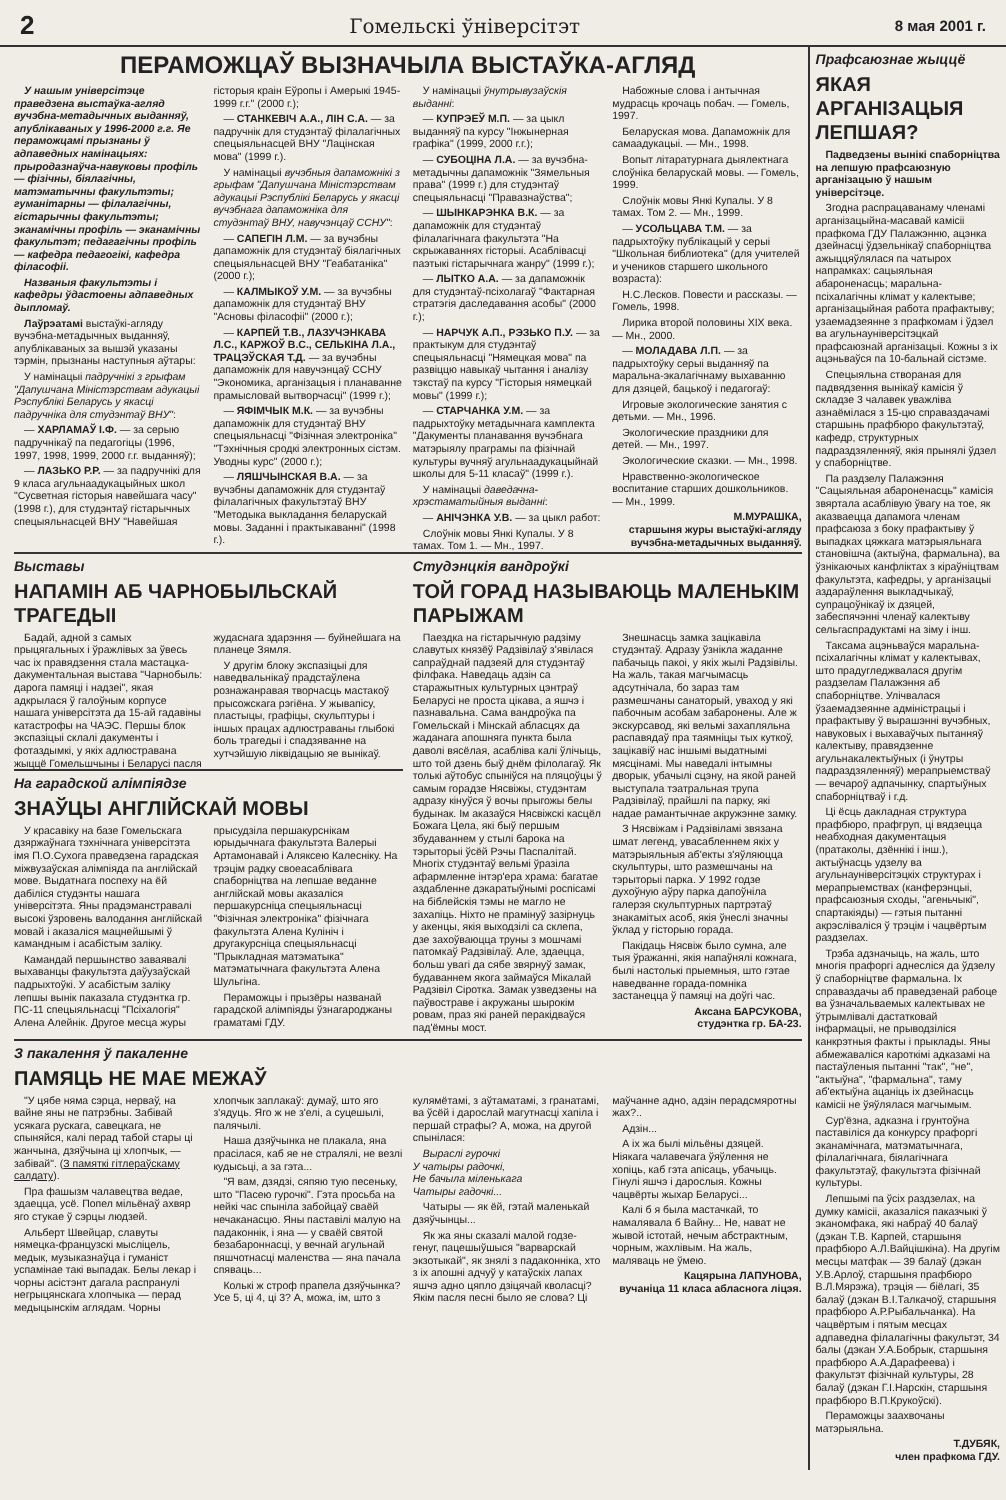2 Гомельскі ўніверсітэт 8 мая 2001 г.
ПЕРАМОЖЦАЎ ВЫЗНАЧЫЛА ВЫСТАЎКА-АГЛЯД
У нашым універсітэце праведзена выстаўка-агляд вучэбна-метадычных выданняў, апублікаваных у 1996-2000 г.г. Яе пераможцамі прызнаны ў адпаведных намінацыях: прыродазнаўча-навуковы профіль — фізічны, біялагічны, матэматычны факультэты; гуманітарны — філалагічны, гістарычны факультэты; эканамічны профіль — эканамічны факультэт; педагагічны профіль — кафедра педагогікі, кафедра філасофіі.
Названыя факультэты і кафедры ўдастоены адпаведных дыпломаў.
Лаўрэатамі выстаўкі-агляду вучэбна-метадычных выданняў, апублікаваных за вышэй указаны тэрмін, прызнаны наступныя аўтары:
У намінацыі падручнікі з грыфам "Дапушчана Міністэрствам адукацыі Рэспублікі Беларусь у якасці падручніка для студэнтаў ВНУ":
— ХАРЛАМАЎ І.Ф. — за серыю падручнікаў па педагогіцы (1996, 1997, 1998, 1999, 2000 г.г. выданняў);
— ЛАЗЬКО Р.Р. — за падручнікі для 9 класа агульнаадукацыйных школ "Сусветная гісторыя навейшага часу" (1998 г.), для студэнтаў гістарычных спецыяльнасцей ВНУ "Навейшая гісторыя краін Еўропы і Амерыкі 1945-1999 г.г." (2000 г.);
— СТАНКЕВІЧ А.А., ЛІН С.А. — за падручнік для студэнтаў філалагічных спецыяльнасцей ВНУ "Лацінская мова" (1999 г.).
У намінацыі вучэбныя дапаможнікі з грыфам "Дапушчана Міністэрствам адукацыі Рэспублікі Беларусь у якасці вучэбнага дапаможніка для студэнтаў ВНУ, навучэнцаў ССНУ":
— САПЕГІН Л.М. — за вучэбны дапаможнік для студэнтаў біялагічных спецыяльнасцей ВНУ "Геабатаніка" (2000 г.);
— КАЛМЫКОЎ У.М. — за вучэбны дапаможнік для студэнтаў ВНУ "Асновы філасофіі" (2000 г.);
— КАРПЕЙ Т.В., ЛАЗУЧЭНКАВА Л.С., КАРЖОЎ В.С., СЕЛЬКІНА Л.А., ТРАЦЭЎСКАЯ Т.Д. — за вучэбны дапаможнік для навучэнцаў ССНУ "Экономика, арганізацыя і планаванне прамысловай вытворчасці" (1999 г.);
— ЯФІМЧЫК М.К. — за вучэбны дапаможнік для студэнтаў ВНУ спецыяльнасці "Фізічная электроніка" "Тэхнічныя сродкі электронных сістэм. Уводны курс" (2000 г.);
— ЛЯШЧЫНСКАЯ В.А. — за вучэбны дапаможнік для студэнтаў філалагічных факультэтаў ВНУ "Методыка выкладання беларускай мовы. Заданні і практыкаванні" (1998 г.).
У намінацыі ўнутрывузаўскія выданні:
— КУПРЭЕЎ М.П. — за цыкл выданняў па курсу "Інжынерная графіка" (1999, 2000 г.г.);
— СУБОЦІНА Л.А. — за вучэбна-метадычны дапаможнік "Зямельныя правa" (1999 г.) для студэнтаў спецыяльнасці "Правазнаўства";
— ШЫНКАРЭНКА В.К. — за дапаможнік для студэнтаў філалагічнага факультэта "На скрыжаваннях гісторыі. Асаблівасці паэтыкі гістарычнага жанру" (1999 г.);
— ЛЫТКО А.А. — за дапаможнік для студэнтаў-псіхолагаў "Фактарная стратэгія даследавання асобы" (2000 г.);
— НАРЧУК А.П., РЭЗЬКО П.У. — за практыкум для студэнтаў спецыяльнасці "Нямецкая мова" па развіццю навыкаў чытання і аналізу тэкстаў па курсу "Гісторыя нямецкай мовы" (1999 г.);
— СТАРЧАНКА У.М. — за падрыхтоўку метадычнага камплекта "Дакументы планавання вучэбнага матэрыялу праграмы па фізічнай культуры вучняў агульнаадукацыйнай школы для 5-11 класаў" (1999 г.).
У намінацыі даведачна-хрэстаматыйныя выданні:
— АНІЧЭНКА У.В. — за цыкл работ:
Слоўнік мовы Янкі Купалы. У 8 тамах. Том 1. — Мн., 1997.
Набожные слова і антычная мудрасць крочаць побач. — Гомель, 1997.
Беларуская мова. Дапаможнік для самаадукацыі. — Мн., 1998.
Вопыт літаратурнага дыялектнага слоўніка беларускай мовы. — Гомель, 1999.
Слоўнік мовы Янкі Купалы. У 8 тамах. Том 2. — Мн., 1999.
— УСОЛЬЦАВА Т.М. — за падрыхтоўку публікацый у серыі "Школьная библиотека" (для учителей и учеников старшего школьного возраста):
Н.С.Лесков. Повести и рассказы. — Гомель, 1998.
Лирика второй половины XIX века. — Мн., 2000.
— МОЛАДАВА Л.П. — за падрыхтоўку серыі выданняў па маральна-экалагічнаму выхаванню для дзяцей, бацькоў і педагогаў:
Игровые экологические занятия с детьми. — Мн., 1996.
Экологические праздники для детей. — Мн., 1997.
Экологические сказки. — Мн., 1998.
Нравственно-экологическое воспитание старших дошкольников. — Мн., 1999.
М.МУРАШКА,
старшыня журы выстаўкі-агляду вучэбна-метадычных выданняў.
Выставы
НАПАМІН АБ ЧАРНОБЫЛЬСКАЙ ТРАГЕДЫІ
Бадай, адной з самых прыцягальных і ўражлівых за ўвесь час іх правядзення стала мастацка-дакументальная выстава "Чарнобыль: дарога памяці і надзеі", якая адкрылася ў галоўным корпусе нашага універсітэта да 15-ай гадавіны катастрофы на ЧАЭС. Першы блок экспазіцыі склалі дакументы і фотаздымкі, у якіх адлюстравана жыццё Гомельшчыны і Беларусі пасля жудаснага здарэння — буйнейшага на планеце Зямля.
У другім блоку экспазіцыі для наведвальнікаў прадстаўлена рознажанравая творчасць мастакоў прысожскага рэгіёна. У жывапісу, пластыцы, графіцы, скульптуры і іншых працах адлюстраваны глыбокі боль трагедыі і спадзяванне на хутчэйшую ліквідацыю яе вынікаў.
На гарадской алімпіядзе
ЗНАЎЦЫ АНГЛІЙСКАЙ МОВЫ
У красавіку на базе Гомельскага дзяржаўнага тэхнічнага універсітэта імя П.О.Сухога праведзена гарадская міжвузаўская алімпіяда па англійскай мове. Выдатнага поспеху на ёй дабіліся студэнты нашага універсітэта. Яны прадэманстравалі высокі ўзровень валодання англійскай мовай і аказаліся мацнейшымі ў камандным і асабістым заліку.
Камандай першынство заваявалі выхаванцы факультэта даўузаўскай падрыхтоўкі. У асабістым заліку лепшы вынік паказала студэнтка гр. ПС-11 спецыяльнасці "Псіхалогія" Алена Алейнік. Другое месца журы прысудзіла першакурснікам юрыдычнага факультэта Валерыі Артамонавай і Аляксею Калесніку. На трэцім радку своеасаблівага спаборніцтва на лепшае веданне англійскай мовы аказаліся першакурсніца спецыяльнасці "Фізічная электроніка" фізічнага факультэта Алена Кулініч і другакурсніца спецыяльнасці "Прыкладная матэматыка" матэматычнага факультэта Алена Шульгіна.
Пераможцы і прызёры названай гарадской алімпіяды ўзнагароджаны граматамі ГДУ.
Студэнцкія вандроўкі
ТОЙ ГОРАД НАЗЫВАЮЦЬ МАЛЕНЬКІМ ПАРЫЖАМ
Паездка на гістарычную радзіму славутых князёў Радзівілаў з'явілася сапраўднай падзеяй для студэнтаў філфака. Наведаць адзін са старажытных культурных цэнтраў Беларусі не проста цікава, а яшчэ і пазнавальна. Сама вандроўка па Гомельскай і Мінскай абласцях да жаданага апошняга пункта была даволі вясёлая, асабліва калі ўлічыць, што той дзень быў днём філолагаў. Як толькі аўтобус спыніўся на пляцоўцы ў самым горадзе Нясвіжы, студэнтам адразу кінуўся ў вочы прыгожы белы будынак. Ім аказаўся Нясвіжскі касцёл Божага Цела, які быў першым збудаваннем у стылі барока на тэрыторыі ўсёй Рэчы Паспалітай. Многіх студэнтаў вельмі ўразіла афармленне інтэр'ера храма: багатае аздабленне дэкаратыўнымі роспісамі на біблейскія тэмы не магло не захапіць. Ніхто не прамінуў зазірнуць у акенцы, якія выходзілі са склепа, дзе захоўваюцца труны з мошчамі патомкаў Радзівілаў. Але, здаецца, больш увагі да сябе звярнуў замак, будаваннем якога займаўся Мікалай Радзівіл Сіротка. Замак узведзены на паўвостраве і акружаны шырокім ровам, праз які раней перакідваўся пад'ёмны мост.
Знешнасць замка зацікавіла студэнтаў. Адразу ўзнікла жаданне пабачыць пакоі, у якіх жылі Радзівілы. На жаль, такая магчымасць адсутнічала, бо зараз там размешчаны санаторый, уваход у які пабочным асобам забаронены. Але ж экскурсавод, які вельмі захапляльна распавядаў пра таямніцы тых куткоў, зацікавіў нас іншымі выдатнымі мясцінамі. Мы наведалі інтымны дворык, убачылі сцэну, на якой раней выступала тэатральная трупа Радзівілаў, прайшлі па парку, які надае рамантычнае акружэнне замку.
З Нясвіжам і Радзівіламі звязана шмат легенд, увасабленнем якіх у матэрыяльныя аб'екты з'яўляюцца скульптуры, што размешчаны на тэрыторыі парка. У 1992 годзе духоўную аўру парка дапоўніла галерэя скульптурных партрэтаў знакамітых асоб, якія ўнеслі значны ўклад у гісторыю горада.
Пакідаць Нясвіж было сумна, але тыя ўражанні, якія напаўнялі кожнага, былі настолькі прыемныя, што гэтае наведванне горада-помніка застанецца ў памяці на доўгі час.
Аксана БАРСУКОВА,
студэнтка гр. БА-23.
З пакалення ў пакаленне
ПАМЯЦЬ НЕ МАЕ МЕЖАЎ
"У цябе няма сэрца, нерваў, на вайне яны не патрэбны. Забівай усякага рускага, савецкага, не спыняйся, калі перад табой стары ці жанчына, дзяўчына ці хлопчык, — забівай". (З памяткі гітлераўскаму салдату).
Пра фашызм чалавецтва ведае, здаецца, усё. Попел мільёнаў ахвяр яго стукае ў сэрцы людзей.
Альберт Швейцар, славуты нямецка-французскі мысліцель, медык, музыказнаўца і гуманіст успамінае такі выпадак. Белы лекар і чорны асістэнт дагала распранулі негрыцянскага хлопчыка — перад медыцынскім аглядам. Чорны хлопчык заплакаў: думаў, што яго з'ядуць. Яго ж не з'елі, а суцешылі, палячылі.
Наша дзяўчынка не плакала, яна прасілася, каб яе не стралялі, не везлі кудысьці, а за гэта...
"Я вам, дзядзі, сяпяю тую песеньку, што "Пасею гурочкі". Гэта просьба на нейкі час спыніла забойцаў сваёй нечаканасцю. Яны паставілі малую на падаконнік, і яна — у сваёй святой безабароннасці, у вечнай агульнай пяшчотнасці маленства — яна пачала спяваць...
Колькі ж строф прапела дзяўчынка? Усе 5, ці 4, ці 3? А, можа, ім, што з кулямётамі, з аўтаматамі, з гранатамі, ва ўсёй і дарослай магутнасці хапіла і першай страфы? А, можа, на другой спынілася:
Выраслі гурочкі
У чатыры радочкі,
Не бачыла міленькага
Чатыры гадочкі...
Чатыры — як ёй, гэтай маленькай дзяўчынцы...
Як жа яны сказалі малой годзе-генуг, пацешыўшыся "варварскай экзотыкай", як знялі з падаконніка, хто з іх апошні адчуў у катаўскіх лапах яшчэ адно цяпло дзіцячай кволасці? Якім пасля песні было яе слова? Ці маўчанне адно, адзін перадсмяротны жах?..
Адзін...
А іх жа былі мільёны дзяцей. Ніякага чалавечага ўяўлення не хопіць, каб гэта апісаць, убачыць. Гінулі яшчэ і дарослыя. Кожны чацвёрты жыхар Беларусі...
Калі б я была мастачкай, то намалявала б Вайну... Не, нават не жывой істотай, нечым абстрактным, чорным, жахлівым. На жаль, маляваць не ўмею.
Кацярына ЛАПУНОВА,
вучаніца 11 класа абласнога ліцэя.
Прафсаюзнае жыццё
ЯКАЯ АРГАНІЗАЦЫЯ ЛЕПШАЯ?
Падведзены вынікі спаборніцтва на лепшую прафсаюзную арганізацыю ў нашым універсітэце.
Згодна распрацаванаму членамі арганізацыйна-масавай камісіі прафкома ГДУ Палажэнню, ацэнка дзейнасці ўдзельнікаў спаборніцтва ажыццяўлялася па чатырох напрамках: сацыяльная абароненасць; маральна-псіхалагічны клімат у калектыве; арганізацыйная работа прафактыву; узаемадзеянне з прафкомам і ўдзел ва агульнауніверсітэцкай прафсаюзнай арганізацыі. Кожны з іх ацэньваўся па 10-бальнай сістэме.
Спецыяльна створаная для падвядзення вынікаў камісія ў складзе 3 чалавек уважліва азнаёмілася з 15-цю справаздачамі старшынь прафбюро факультэтаў, кафедр, структурных падраздзяленняў, якія прынялі ўдзел у спаборніцтве.
Па раздзелу Палажэння "Сацыяльная абароненасць" камісія звяртала асаблівую ўвагу на тое, як аказваецца дапамога членам прафсаюза з боку прафактыву ў выпадках цяжкага матэрыяльнага становішча (актыўна, фармальна), ва ўзнікаючых канфліктах з кіраўніцтвам факультэта, кафедры, у арганізацыі аздараўлення выкладчыкаў, супрацоўнікаў іх дзяцей, забеспячэнні членаў калектыву сельгаспрадуктамі на зіму і інш.
Таксама ацэньваўся маральна-псіхалагічны клімат у калектывах, што прадугледжвалася другім раздзелам Палажэння аб спаборніцтве. Улічвалася ўзаемадзеянне адміністрацыі і прафактыву ў вырашэнні вучэбных, навуковых і выхаваўчых пытанняў калектыву, правядзенне агульнакалектыўных (і ўнутры падраздзяленняў) мерапрыемстваў — вечароў адпачынку, спартыўных спаборніцтваў і г.д.
Ці ёсць дакладная структура прафбюро, прафгруп, ці вядзецца неабходная дакументацыя (пратаколы, дзённікі і інш.), актыўнасць удзелу ва агульнауніверсітэцкіх структурах і мерапрыемствах (канферэнцыі, прафсаюзныя сходы, "агеньчыкі", спартакіяды) — гэтыя пытанні акрэсліваліся ў трэцім і чацвёртым раздзелах.
Трэба адзначыць, на жаль, што многія прафоргі аднесліся да ўдзелу ў спаборніцтве фармальна. Іх справаздачы аб праведзенай рабоце ва ўзначальваемых калектывах не ўтрымлівалі дастатковай інфармацыі, не прыводзіліся канкрэтныя факты і прыклады. Яны абмежаваліся кароткімі адказамі на пастаўленыя пытанні "так", "не", "актыўна", "фармальна", таму аб'ектыўна ацаніць іх дзейнасць камісіі не ўяўлялася магчымым.
Сур'ёзна, адказна і грунтоўна паставіліся да конкурсу прафоргі эканамічнага, матэматычнага, філалагічнага, біялагічнага факультэтаў, факультэта фізічнай культуры.
Лепшымі па ўсіх раздзелах, на думку камісіі, аказаліся паказчыкі ў эканомфака, які набраў 40 балаў (дэкан Т.В. Карпей, старшыня прафбюро А.Л.Вайцішкіна). На другім месцы матфак — 39 балаў (дэкан У.В.Арлоў, старшыня прафбюро В.Л.Мярэжа), трэція — біёлагі, 35 балаў (дэкан В.І.Талкачоў, старшыня прафбюро А.Р.Рыбальчанка). На чацвёртым і пятым месцах адпаведна філалагічны факультэт, 34 балы (дэкан У.А.Бобрык, старшыня прафбюро А.А.Дарафеева) і факультэт фізічнай культуры, 28 балаў (дэкан Г.І.Нарскін, старшыня прафбюро В.П.Крукоўскі).
Пераможцы заахвочаны матэрыяльна.
Т.ДУБЯК,
член прафкома ГДУ.